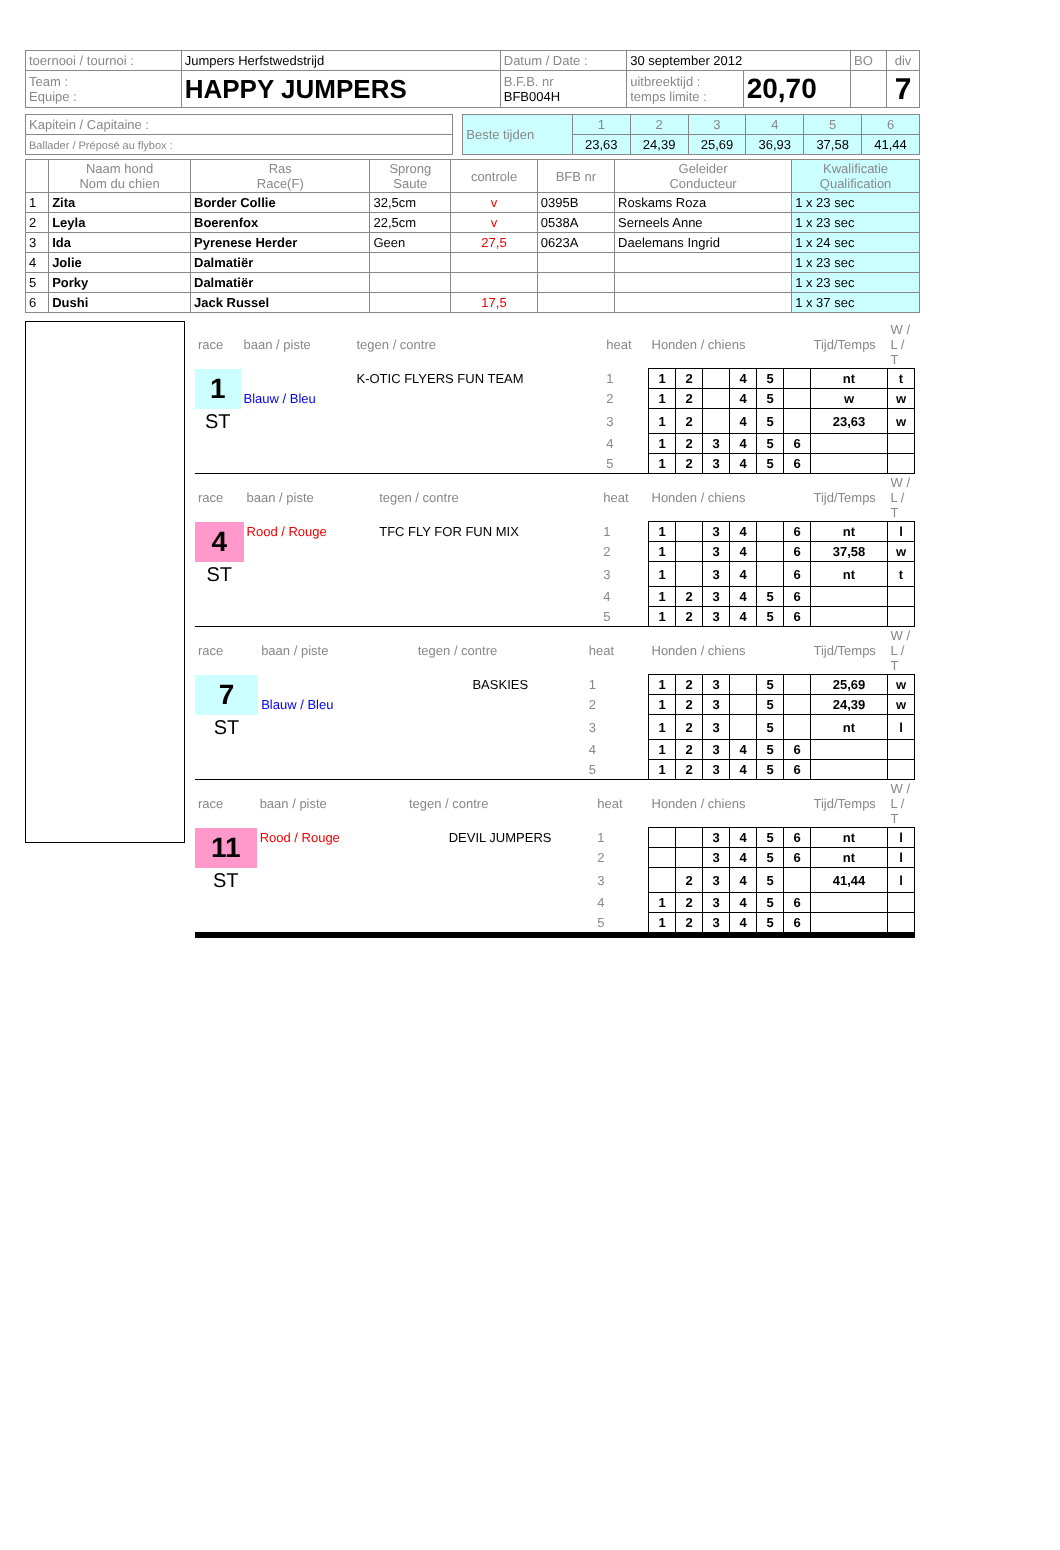| toernooi / tournoi : | Jumpers Herfstwedstrijd | Datum / Date : | 30 september 2012 | | BO | div |
| Team : Equipe : | HAPPY JUMPERS | B.F.B. nr BFB004H | uitbreektijd : temps limite : | 20,70 | | 7 |
| Kapitein / Capitaine : | | Beste tijden | 1 | 2 | 3 | 4 | 5 | 6 |
| Ballader / Préposé au flybox : | | | 23,63 | 24,39 | 25,69 | 36,93 | 37,58 | 41,44 |
| | Naam hond Nom du chien | Ras Race(F) | Sprong Saute | controle | BFB nr | Geleider Conducteur | Kwalificatie Qualification |
| --- | --- | --- | --- | --- | --- | --- | --- |
| 1 | Zita | Border Collie | 32,5cm | v | 0395B | Roskams Roza | 1 x 23 sec |
| 2 | Leyla | Boerenfox | 22,5cm | v | 0538A | Serneels Anne | 1 x 23 sec |
| 3 | Ida | Pyrenese Herder | Geen | 27,5 | 0623A | Daelemans Ingrid | 1 x 24 sec |
| 4 | Jolie | Dalmatiër | | | | | 1 x 23 sec |
| 5 | Porky | Dalmatiër | | | | | 1 x 23 sec |
| 6 | Dushi | Jack Russel | | 17,5 | | | 1 x 37 sec |
| race | baan / piste | tegen / contre | heat | Honden / chiens | | | | | | Tijd/Temps | W / L / T |
| 1 | | K-OTIC FLYERS FUN TEAM | 1 | 1 | 2 | | 4 | 5 | | nt | t |
| | Blauw / Bleu | | 2 | 1 | 2 | | 4 | 5 | | w | w |
| ST | | | 3 | 1 | 2 | | 4 | 5 | | 23,63 | w |
| | | | 4 | 1 | 2 | 3 | 4 | 5 | 6 | | |
| | | | 5 | 1 | 2 | 3 | 4 | 5 | 6 | | |
| race | baan / piste | tegen / contre | heat | Honden / chiens | | | | | | Tijd/Temps | W / L / T |
| 4 | Rood / Rouge | TFC FLY FOR FUN MIX | 1 | 1 | | 3 | 4 | | 6 | nt | l |
| | | | 2 | 1 | | 3 | 4 | | 6 | 37,58 | w |
| ST | | | 3 | 1 | | 3 | 4 | | 6 | nt | t |
| | | | 4 | 1 | 2 | 3 | 4 | 5 | 6 | | |
| | | | 5 | 1 | 2 | 3 | 4 | 5 | 6 | | |
| race | baan / piste | tegen / contre | heat | Honden / chiens | | | | | | Tijd/Temps | W / L / T |
| 7 | | BASKIES | 1 | 1 | 2 | 3 | | 5 | | 25,69 | w |
| | Blauw / Bleu | | 2 | 1 | 2 | 3 | | 5 | | 24,39 | w |
| ST | | | 3 | 1 | 2 | 3 | | 5 | | nt | l |
| | | | 4 | 1 | 2 | 3 | 4 | 5 | 6 | | |
| | | | 5 | 1 | 2 | 3 | 4 | 5 | 6 | | |
| race | baan / piste | tegen / contre | heat | Honden / chiens | | | | | | Tijd/Temps | W / L / T |
| 11 | Rood / Rouge | DEVIL JUMPERS | 1 | | | 3 | 4 | 5 | 6 | nt | l |
| | | | 2 | | | 3 | 4 | 5 | 6 | nt | l |
| ST | | | 3 | | 2 | 3 | 4 | 5 | | 41,44 | l |
| | | | 4 | 1 | 2 | 3 | 4 | 5 | 6 | | |
| | | | 5 | 1 | 2 | 3 | 4 | 5 | 6 | | |